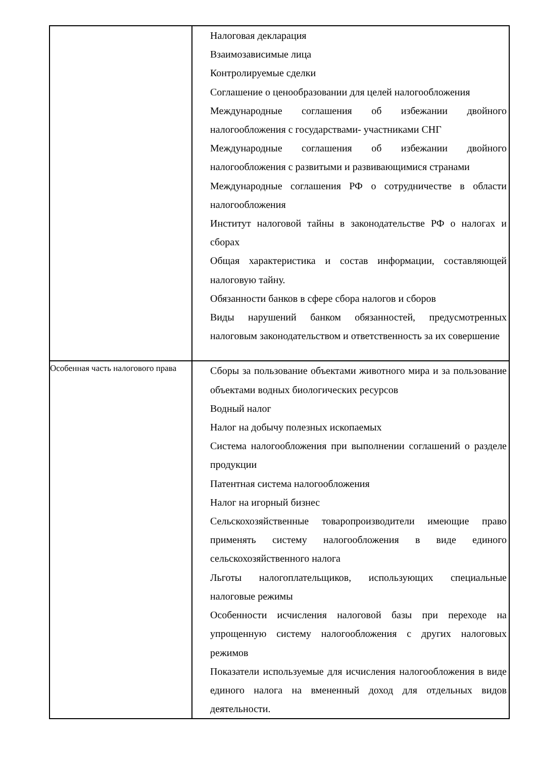| | Налоговая декларация Взаимозависимые лица Контролируемые сделки Соглашение о ценообразовании для целей налогообложения Международные соглашения об избежании двойного налогообложения с государствами- участниками СНГ Международные соглашения об избежании двойного налогообложения с развитыми и развивающимися странами Международные соглашения РФ о сотрудничестве в области налогообложения Институт налоговой тайны в законодательстве РФ о налогах и сборах Общая характеристика и состав информации, составляющей налоговую тайну. Обязанности банков в сфере сбора налогов и сборов Виды нарушений банком обязанностей, предусмотренных налоговым законодательством и ответственность за их совершение |
| Особенная часть налогового права | Сборы за пользование объектами животного мира и за пользование объектами водных биологических ресурсов Водный налог Налог на добычу полезных ископаемых Система налогообложения при выполнении соглашений о разделе продукции Патентная система налогообложения Налог на игорный бизнес Сельскохозяйственные товаропроизводители имеющие право применять систему налогообложения в виде единого сельскохозяйственного налога Льготы налогоплательщиков, использующих специальные налоговые режимы Особенности исчисления налоговой базы при переходе на упрощенную систему налогообложения с других налоговых режимов Показатели используемые для исчисления налогообложения в виде единого налога на вмененный доход для отдельных видов деятельности. |